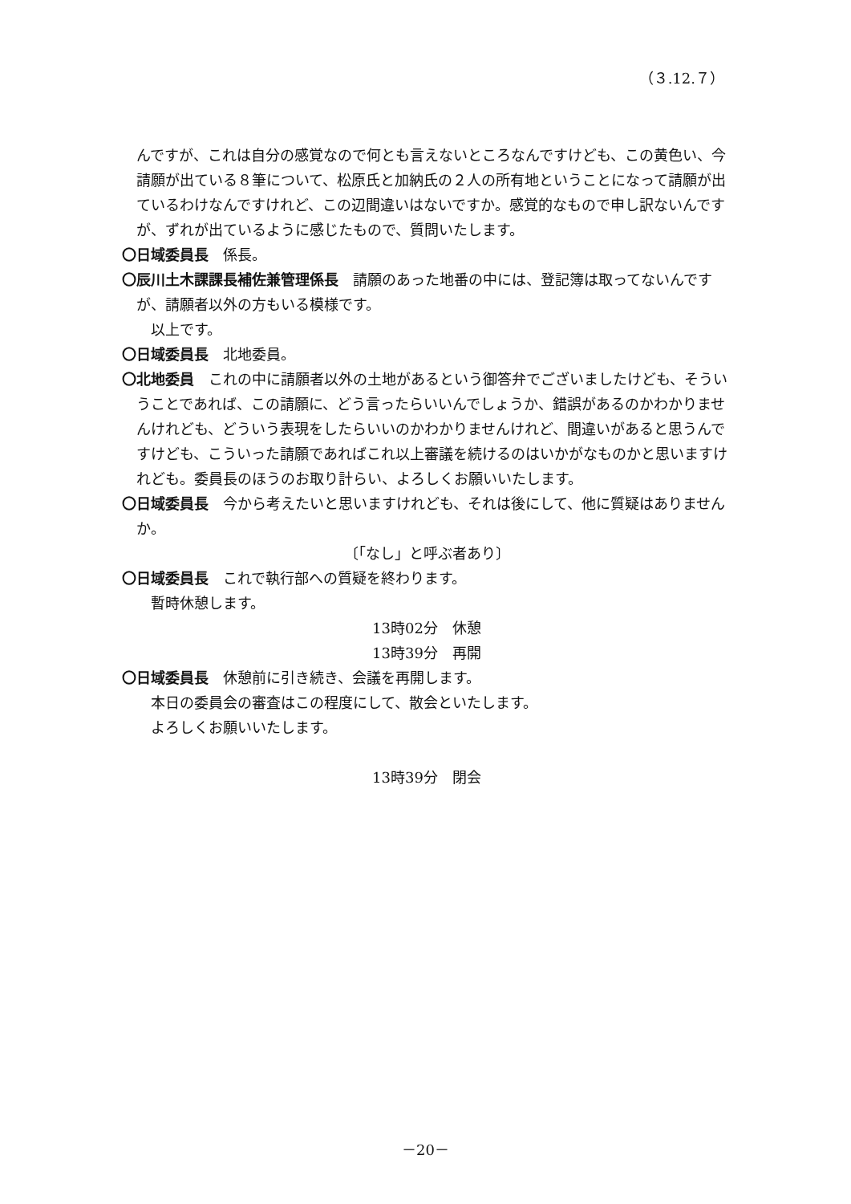（３.12.７）
んですが、これは自分の感覚なので何とも言えないところなんですけども、この黄色い、今請願が出ている８筆について、松原氏と加納氏の２人の所有地ということになって請願が出ているわけなんですけれど、この辺間違いはないですか。感覚的なもので申し訳ないんですが、ずれが出ているように感じたもので、質問いたします。
〇日域委員長　係長。
〇辰川土木課課長補佐兼管理係長　請願のあった地番の中には、登記簿は取ってないんですが、請願者以外の方もいる模様です。
以上です。
〇日域委員長　北地委員。
〇北地委員　これの中に請願者以外の土地があるという御答弁でございましたけども、そういうことであれば、この請願に、どう言ったらいいんでしょうか、錯誤があるのかわかりませんけれども、どういう表現をしたらいいのかわかりませんけれど、間違いがあると思うんですけども、こういった請願であればこれ以上審議を続けるのはいかがなものかと思いますけれども。委員長のほうのお取り計らい、よろしくお願いいたします。
〇日域委員長　今から考えたいと思いますけれども、それは後にして、他に質疑はありませんか。
〔「なし」と呼ぶ者あり〕
〇日域委員長　これで執行部への質疑を終わります。
暫時休憩します。
13時02分　休憩
13時39分　再開
〇日域委員長　休憩前に引き続き、会議を再開します。
本日の委員会の審査はこの程度にして、散会といたします。
よろしくお願いいたします。
13時39分　閉会
－20－